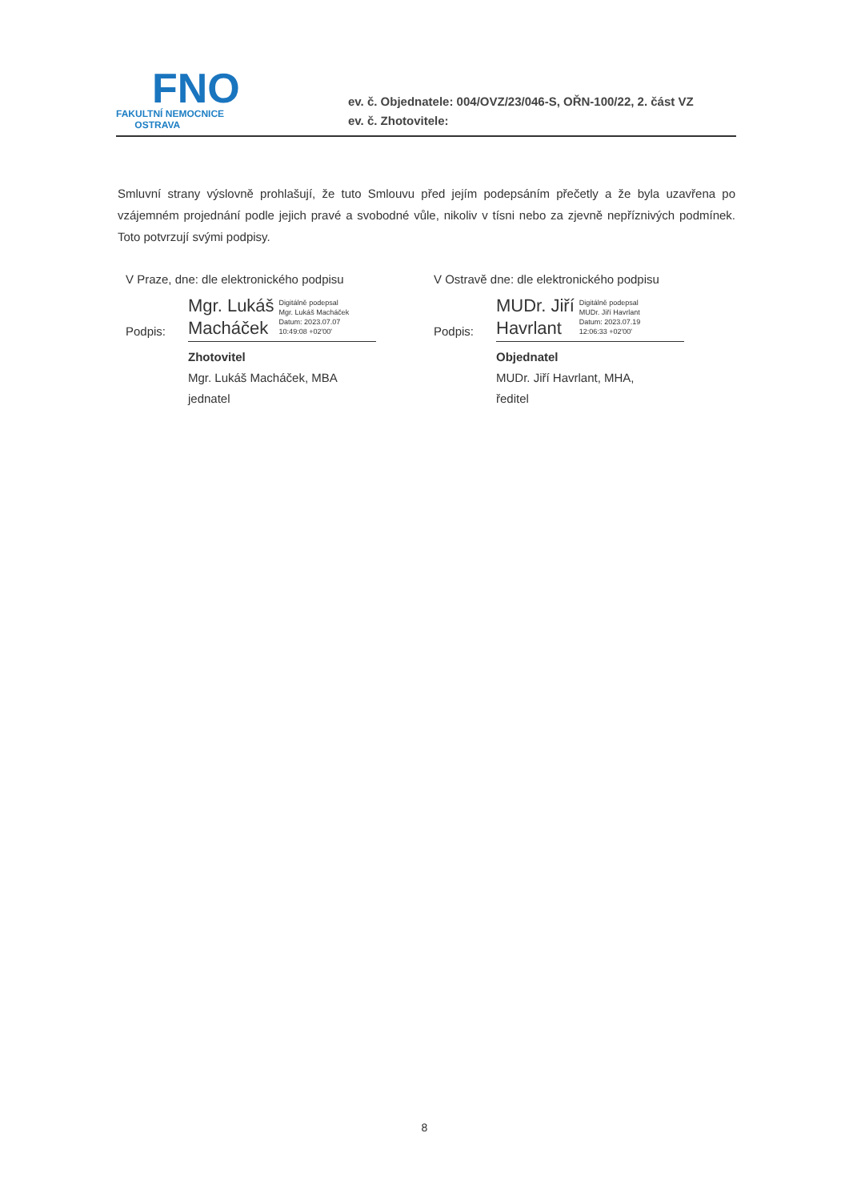FNO
FAKULTNÍ NEMOCNICE
OSTRAVA
ev. č. Objednatele: 004/OVZ/23/046-S, OŘN-100/22, 2. část VZ
ev. č. Zhotovitele:
Smluvní strany výslovně prohlašují, že tuto Smlouvu před jejím podepsáním přečetly a že byla uzavřena po vzájemném projednání podle jejich pravé a svobodné vůle, nikoliv v tísni nebo za zjevně nepříznivých podmínek. Toto potvrzují svými podpisy.
V Praze, dne: dle elektronického podpisu
Podpis:
Mgr. Lukáš
Macháček
Digitálně podepsal
Mgr. Lukáš Macháček
Datum: 2023.07.07
10:49:08 +02'00'
Zhotovitel
Mgr. Lukáš Macháček, MBA
jednatel
V Ostravě dne: dle elektronického podpisu
Podpis:
MUDr. Jiří
Havrlant
Digitálně podepsal
MUDr. Jiří Havrlant
Datum: 2023.07.19
12:06:33 +02'00'
Objednatel
MUDr. Jiří Havrlant, MHA,
ředitel
8